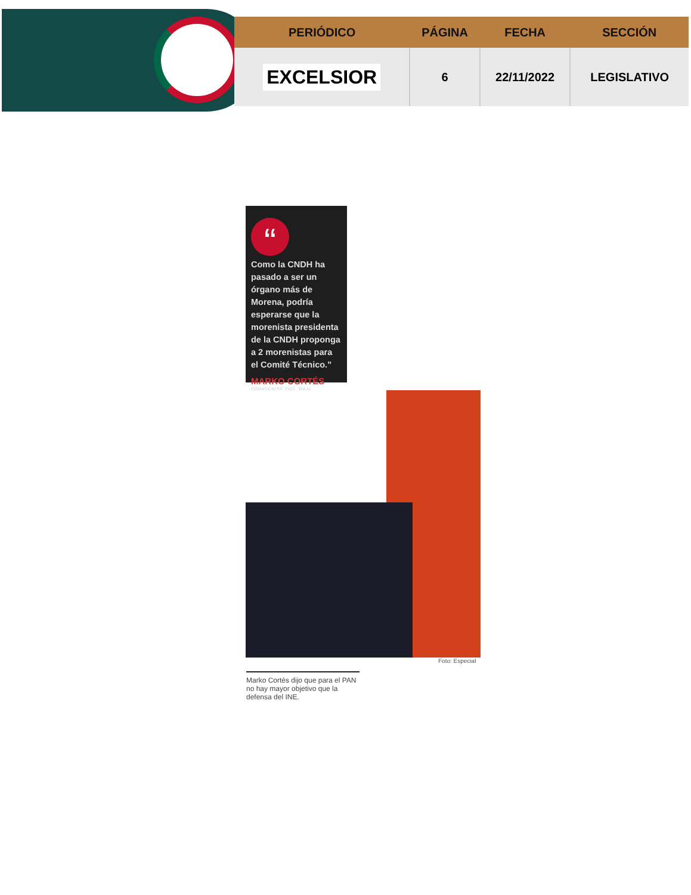| PERIÓDICO | PÁGINA | FECHA | SECCIÓN |
| --- | --- | --- | --- |
| EXCELSIOR | 6 | 22/11/2022 | LEGISLATIVO |
“
Como la CNDH ha pasado a ser un órgano más de Morena, podría esperarse que la morenista presidenta de la CNDH proponga a 2 morenistas para el Comité Técnico.”
MARKO CORTÉS
DIRIGENTE DEL PAN
Foto: Especial
Marko Cortés dijo que para el PAN no hay mayor objetivo que la defensa del INE.